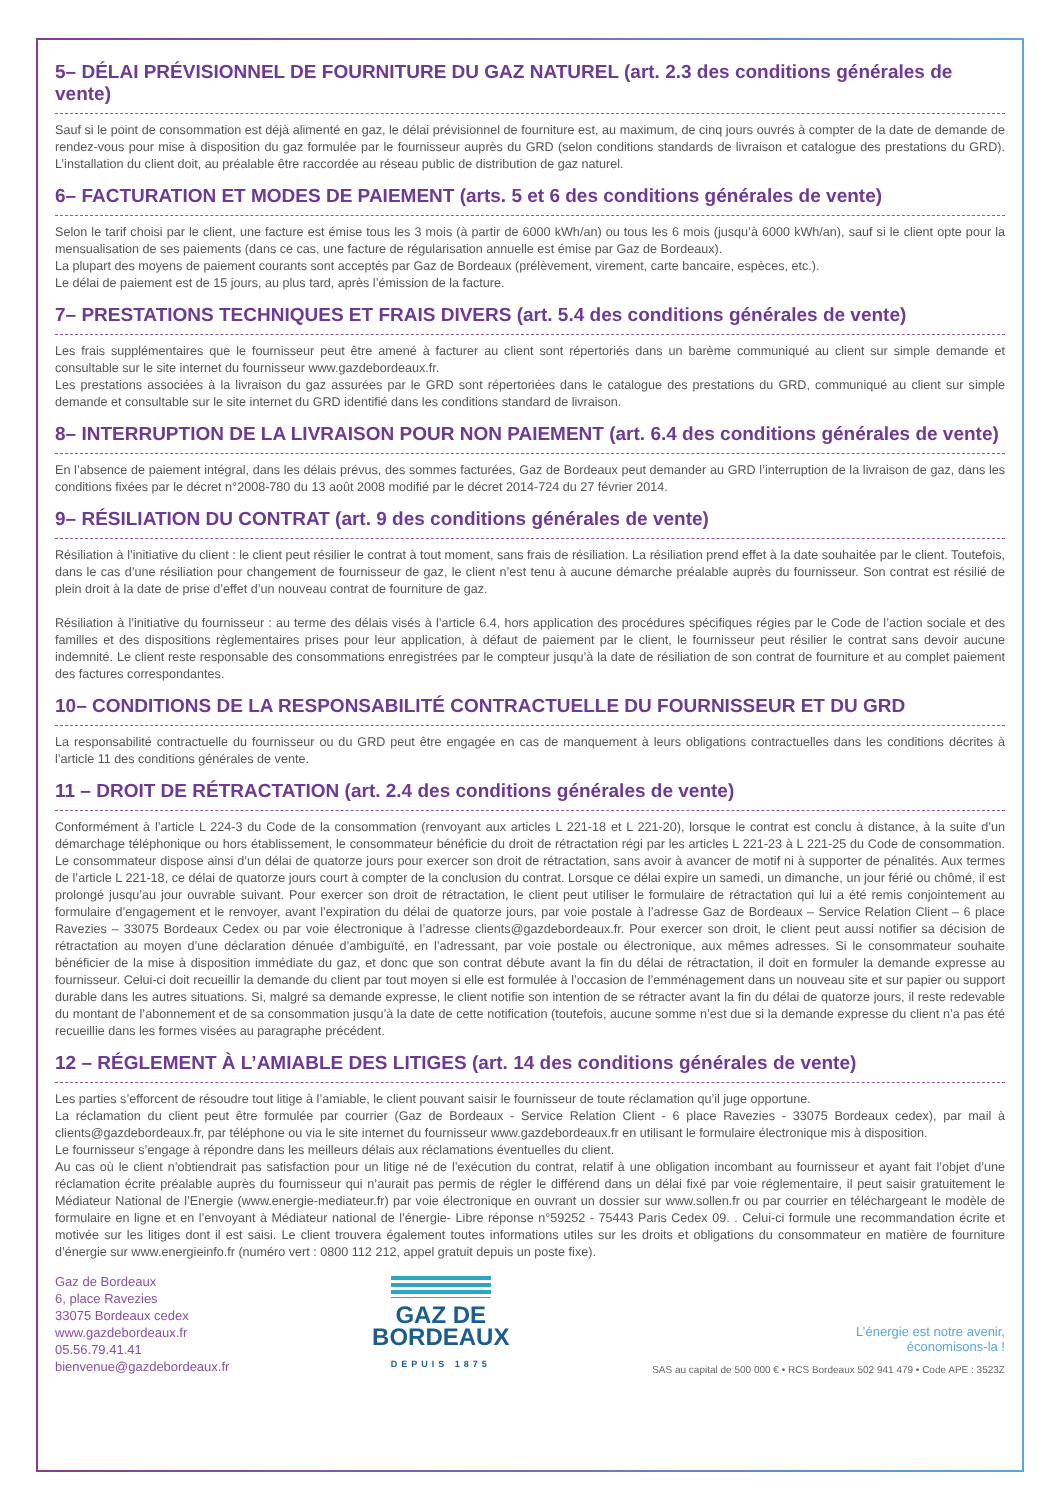5– DÉLAI PRÉVISIONNEL DE FOURNITURE DU GAZ NATUREL (art. 2.3 des conditions générales de vente)
Sauf si le point de consommation est déjà alimenté en gaz, le délai prévisionnel de fourniture est, au maximum, de cinq jours ouvrés à compter de la date de demande de rendez-vous pour mise à disposition du gaz formulée par le fournisseur auprès du GRD (selon conditions standards de livraison et catalogue des prestations du GRD). L’installation du client doit, au préalable être raccordée au réseau public de distribution de gaz naturel.
6– FACTURATION ET MODES DE PAIEMENT (arts. 5 et 6 des conditions générales de vente)
Selon le tarif choisi par le client, une facture est émise tous les 3 mois (à partir de 6000 kWh/an) ou tous les 6 mois (jusqu’à 6000 kWh/an), sauf si le client opte pour la mensualisation de ses paiements (dans ce cas, une facture de régularisation annuelle est émise par Gaz de Bordeaux).
La plupart des moyens de paiement courants sont acceptés par Gaz de Bordeaux (prélèvement, virement, carte bancaire, espèces, etc.).
Le délai de paiement est de 15 jours, au plus tard, après l’émission de la facture.
7– PRESTATIONS TECHNIQUES ET FRAIS DIVERS (art. 5.4 des conditions générales de vente)
Les frais supplémentaires que le fournisseur peut être amené à facturer au client sont répertoriés dans un barème communiqué au client sur simple demande et consultable sur le site internet du fournisseur www.gazdebordeaux.fr.
Les prestations associées à la livraison du gaz assurées par le GRD sont répertoriées dans le catalogue des prestations du GRD, communiqué au client sur simple demande et consultable sur le site internet du GRD identifié dans les conditions standard de livraison.
8– INTERRUPTION DE LA LIVRAISON POUR NON PAIEMENT (art. 6.4 des conditions générales de vente)
En l’absence de paiement intégral, dans les délais prévus, des sommes facturées, Gaz de Bordeaux peut demander au GRD l’interruption de la livraison de gaz, dans les conditions fixées par le décret n°2008-780 du 13 août 2008 modifié par le décret 2014-724 du 27 février 2014.
9– RÉSILIATION DU CONTRAT (art. 9 des conditions générales de vente)
Résiliation à l’initiative du client : le client peut résilier le contrat à tout moment, sans frais de résiliation. La résiliation prend effet à la date souhaitée par le client. Toutefois, dans le cas d’une résiliation pour changement de fournisseur de gaz, le client n’est tenu à aucune démarche préalable auprès du fournisseur. Son contrat est résilié de plein droit à la date de prise d’effet d’un nouveau contrat de fourniture de gaz.
Résiliation à l’initiative du fournisseur : au terme des délais visés à l’article 6.4, hors application des procédures spécifiques régies par le Code de l’action sociale et des familles et des dispositions règlementaires prises pour leur application, à défaut de paiement par le client, le fournisseur peut résilier le contrat sans devoir aucune indemnité. Le client reste responsable des consommations enregistrées par le compteur jusqu’à la date de résiliation de son contrat de fourniture et au complet paiement des factures correspondantes.
10– CONDITIONS DE LA RESPONSABILITÉ CONTRACTUELLE DU FOURNISSEUR ET DU GRD
La responsabilité contractuelle du fournisseur ou du GRD peut être engagée en cas de manquement à leurs obligations contractuelles dans les conditions décrites à l’article 11 des conditions générales de vente.
11 – DROIT DE RÉTRACTATION (art. 2.4 des conditions générales de vente)
Conformément à l’article L 224-3 du Code de la consommation (renvoyant aux articles L 221-18 et L 221-20), lorsque le contrat est conclu à distance, à la suite d’un démarchage téléphonique ou hors établissement, le consommateur bénéficie du droit de rétractation régi par les articles L 221-23 à L 221-25 du Code de consommation. Le consommateur dispose ainsi d’un délai de quatorze jours pour exercer son droit de rétractation, sans avoir à avancer de motif ni à supporter de pénalités. Aux termes de l’article L 221-18, ce délai de quatorze jours court à compter de la conclusion du contrat. Lorsque ce délai expire un samedi, un dimanche, un jour férié ou chômé, il est prolongé jusqu’au jour ouvrable suivant. Pour exercer son droit de rétractation, le client peut utiliser le formulaire de rétractation qui lui a été remis conjointement au formulaire d’engagement et le renvoyer, avant l’expiration du délai de quatorze jours, par voie postale à l’adresse Gaz de Bordeaux – Service Relation Client – 6 place Ravezies – 33075 Bordeaux Cedex ou par voie électronique à l’adresse clients@gazdebordeaux.fr. Pour exercer son droit, le client peut aussi notifier sa décision de rétractation au moyen d’une déclaration dénuée d’ambiguïté, en l’adressant, par voie postale ou électronique, aux mêmes adresses. Si le consommateur souhaite bénéficier de la mise à disposition immédiate du gaz, et donc que son contrat débute avant la fin du délai de rétractation, il doit en formuler la demande expresse au fournisseur. Celui-ci doit recueillir la demande du client par tout moyen si elle est formulée à l’occasion de l’emménagement dans un nouveau site et sur papier ou support durable dans les autres situations. Si, malgré sa demande expresse, le client notifie son intention de se rétracter avant la fin du délai de quatorze jours, il reste redevable du montant de l’abonnement et de sa consommation jusqu’à la date de cette notification (toutefois, aucune somme n’est due si la demande expresse du client n’a pas été recueillie dans les formes visées au paragraphe précédent.
12 – RÉGLEMENT À L’AMIABLE DES LITIGES (art. 14 des conditions générales de vente)
Les parties s’efforcent de résoudre tout litige à l’amiable, le client pouvant saisir le fournisseur de toute réclamation qu’il juge opportune.
La réclamation du client peut être formulée par courrier (Gaz de Bordeaux - Service Relation Client - 6 place Ravezies - 33075 Bordeaux cedex), par mail à clients@gazdebordeaux.fr, par téléphone ou via le site internet du fournisseur www.gazdebordeaux.fr en utilisant le formulaire électronique mis à disposition.
Le fournisseur s’engage à répondre dans les meilleurs délais aux réclamations éventuelles du client.
Au cas où le client n’obtiendrait pas satisfaction pour un litige né de l’exécution du contrat, relatif à une obligation incombant au fournisseur et ayant fait l’objet d’une réclamation écrite préalable auprès du fournisseur qui n’aurait pas permis de régler le différend dans un délai fixé par voie réglementaire, il peut saisir gratuitement le Médiateur National de l’Energie (www.energie-mediateur.fr) par voie électronique en ouvrant un dossier sur www.sollen.fr ou par courrier en téléchargeant le modèle de formulaire en ligne et en l’envoyant à Médiateur national de l’énergie- Libre réponse n°59252 - 75443 Paris Cedex 09. . Celui-ci formule une recommandation écrite et motivée sur les litiges dont il est saisi. Le client trouvera également toutes informations utiles sur les droits et obligations du consommateur en matière de fourniture d’énergie sur www.energieinfo.fr (numéro vert : 0800 112 212, appel gratuit depuis un poste fixe).
Gaz de Bordeaux
6, place Ravezies
33075 Bordeaux cedex
www.gazdebordeaux.fr
05.56.79.41.41
bienvenue@gazdebordeaux.fr
GAZ DE
BORDEAUX
DEPUIS 1875
L’énergie est notre avenir,
économisons-la !
SAS au capital de 500 000 € • RCS Bordeaux 502 941 479 • Code APE : 3523Z